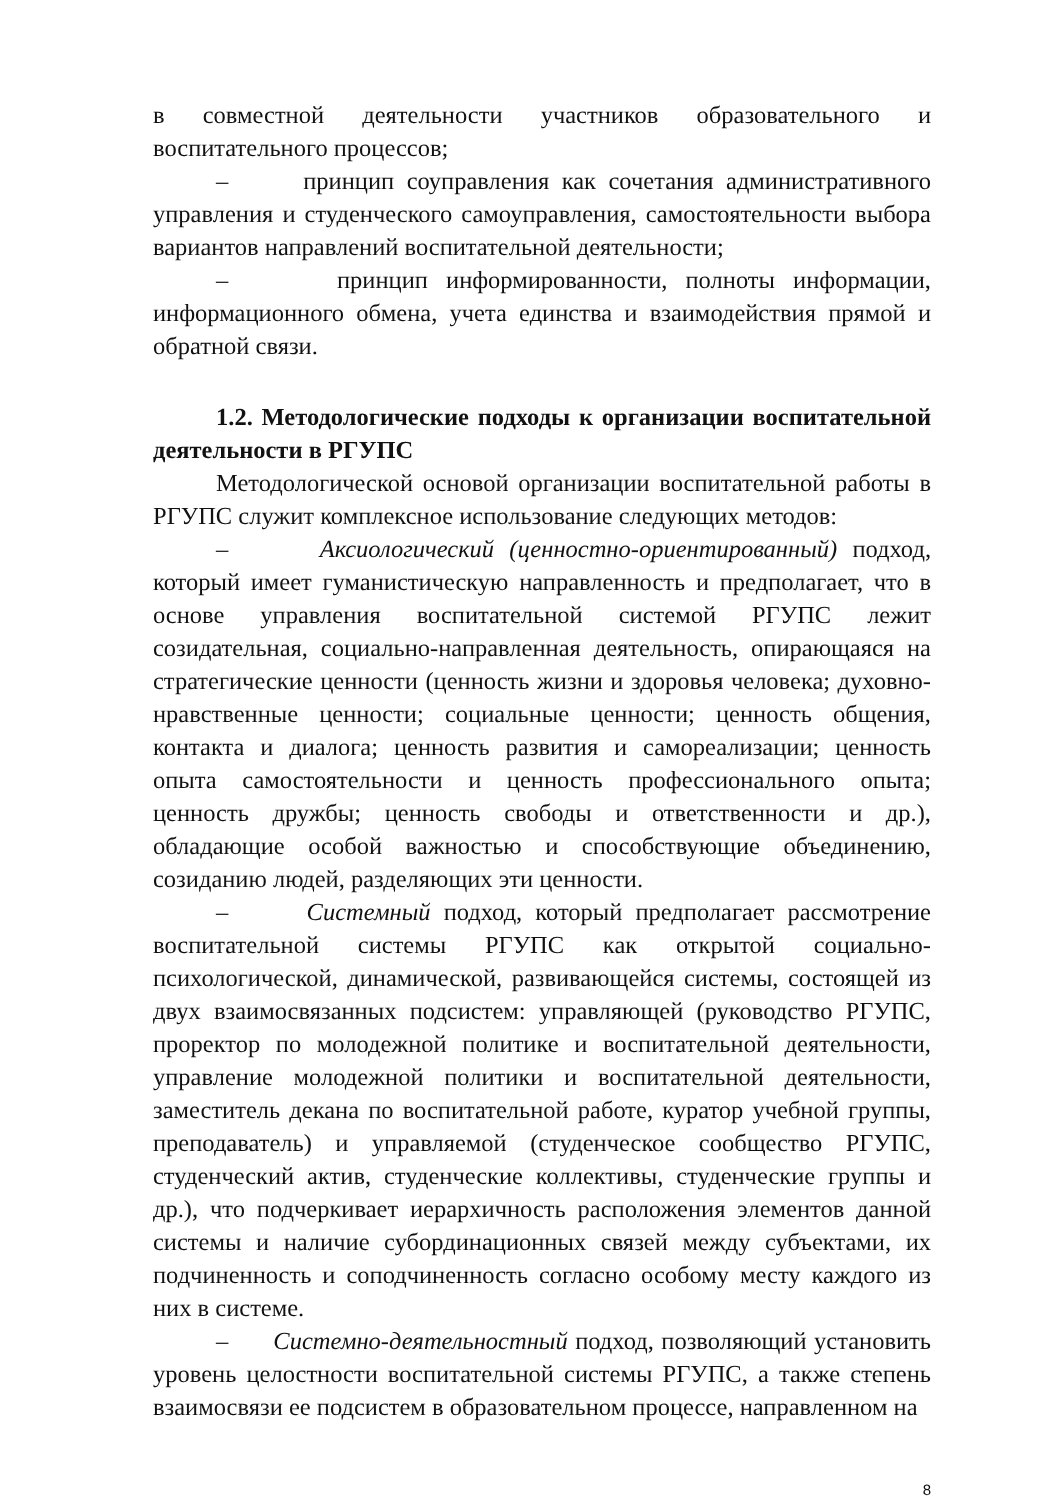в совместной деятельности участников образовательного и воспитательного процессов;
– принцип соуправления как сочетания административного управления и студенческого самоуправления, самостоятельности выбора вариантов направлений воспитательной деятельности;
– принцип информированности, полноты информации, информационного обмена, учета единства и взаимодействия прямой и обратной связи.
1.2. Методологические подходы к организации воспитательной деятельности в РГУПС
Методологической основой организации воспитательной работы в РГУПС служит комплексное использование следующих методов:
– Аксиологический (ценностно-ориентированный) подход, который имеет гуманистическую направленность и предполагает, что в основе управления воспитательной системой РГУПС лежит созидательная, социально-направленная деятельность, опирающаяся на стратегические ценности (ценность жизни и здоровья человека; духовно-нравственные ценности; социальные ценности; ценность общения, контакта и диалога; ценность развития и самореализации; ценность опыта самостоятельности и ценность профессионального опыта; ценность дружбы; ценность свободы и ответственности и др.), обладающие особой важностью и способствующие объединению, созиданию людей, разделяющих эти ценности.
– Системный подход, который предполагает рассмотрение воспитательной системы РГУПС как открытой социально-психологической, динамической, развивающейся системы, состоящей из двух взаимосвязанных подсистем: управляющей (руководство РГУПС, проректор по молодежной политике и воспитательной деятельности, управление молодежной политики и воспитательной деятельности, заместитель декана по воспитательной работе, куратор учебной группы, преподаватель) и управляемой (студенческое сообщество РГУПС, студенческий актив, студенческие коллективы, студенческие группы и др.), что подчеркивает иерархичность расположения элементов данной системы и наличие субординационных связей между субъектами, их подчиненность и соподчиненность согласно особому месту каждого из них в системе.
– Системно-деятельностный подход, позволяющий установить уровень целостности воспитательной системы РГУПС, а также степень взаимосвязи ее подсистем в образовательном процессе, направленном на
8